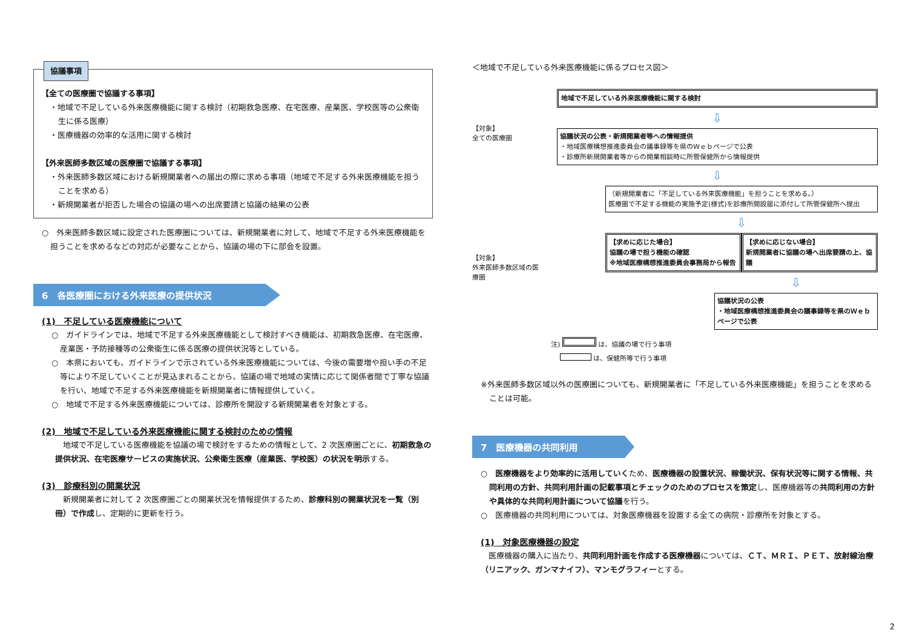協議事項
【全ての医療圏で協議する事項】
・地域で不足している外来医療機能に関する検討（初期救急医療、在宅医療、産業医、学校医等の公衆衛生に係る医療）
・医療機器の効率的な活用に関する検討
【外来医師多数区域の医療圏で協議する事項】
・外来医師多数区域における新規開業者への届出の際に求める事項（地域で不足する外来医療機能を担うことを求める）
・新規開業者が拒否した場合の協議の場への出席要請と協議の結果の公表
○　外来医師多数区域に設定された医療圏については、新規開業者に対して、地域で不足する外来医療機能を担うことを求めるなどの対応が必要なことから、協議の場の下に部会を設置。
6　各医療圏における外来医療の提供状況
(1)　不足している医療機能について
○　ガイドラインでは、地域で不足する外来医療機能として検討すべき機能は、初期救急医療、在宅医療、産業医・予防接種等の公衆衛生に係る医療の提供状況等としている。
○　本県においても、ガイドラインで示されている外来医療機能については、今後の需要増や担い手の不足等により不足していくことが見込まれることから、協議の場で地域の実情に応じて関係者間で丁寧な協議を行い、地域で不足する外来医療機能を新規開業者に情報提供していく。
○　地域で不足する外来医療機能については、診療所を開設する新規開業者を対象とする。
(2)　地域で不足している外来医療機能に関する検討のための情報
　地域で不足している医療機能を協議の場で検討をするための情報として、2 次医療圏ごとに、初期救急の提供状況、在宅医療サービスの実施状況、公衆衛生医療（産業医、学校医）の状況を明示する。
(3)　診療科別の開業状況
　新規開業者に対して 2 次医療圏ごとの開業状況を情報提供するため、診療科別の開業状況を一覧（別冊）で作成し、定期的に更新を行う。
＜地域で不足している外来医療機能に係るプロセス図＞
【対象】
全ての医療圏
【対象】
外来医師多数区域の医療圏
地域で不足している外来医療機能に関する検討
⇩
協議状況の公表・新規開業者等への情報提供
・地域医療構想推進委員会の議事録等を県のＷｅｂページで公表
・診療所新規開業者等からの開業相談時に所管保健所から情報提供
⇩
（新規開業者に「不足している外来医療機能」を担うことを求める。）
医療圏で不足する機能の実施予定(様式)を診療所開設届に添付して所管保健所へ提出
⇩
【求めに応じた場合】
協議の場で担う機能の確認
※地域医療構想推進委員会事務局から報告
【求めに応じない場合】
新規開業者に協議の場へ出席要請の上、協議
⇩
協議状況の公表
・地域医療構想推進委員会の議事録等を県のＷｅｂページで公表
注) は、協議の場で行う事項
　 は、保健所等で行う事項
※外来医師多数区域以外の医療圏についても、新規開業者に「不足している外来医療機能」を担うことを求めることは可能。
7　医療機器の共同利用
○　医療機器をより効率的に活用していくため、医療機器の設置状況、稼働状況、保有状況等に関する情報、共同利用の方針、共同利用計画の記載事項とチェックのためのプロセスを策定し、医療機器等の共同利用の方針や具体的な共同利用計画について協議を行う。
○　医療機器の共同利用については、対象医療機器を設置する全ての病院・診療所を対象とする。
(1)　対象医療機器の設定
　医療機器の購入に当たり、共同利用計画を作成する医療機器については、ＣＴ、ＭＲＩ、ＰＥＴ、放射線治療（リニアック、ガンマナイフ）、マンモグラフィーとする。
2